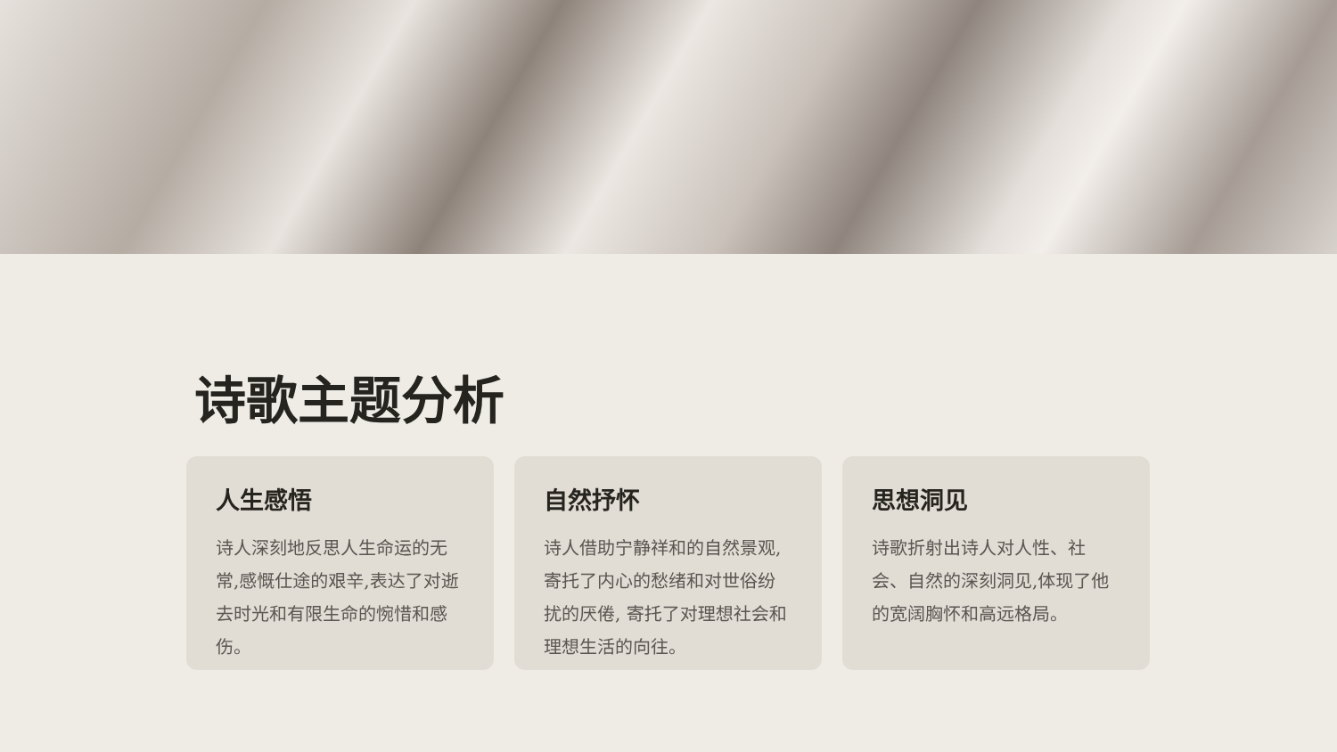诗歌主题分析
人生感悟
诗人深刻地反思人生命运的无常,感慨仕途的艰辛,表达了对逝去时光和有限生命的惋惜和感伤。
自然抒怀
诗人借助宁静祥和的自然景观,寄托了内心的愁绪和对世俗纷扰的厌倦, 寄托了对理想社会和理想生活的向往。
思想洞见
诗歌折射出诗人对人性、社会、自然的深刻洞见,体现了他的宽阔胸怀和高远格局。